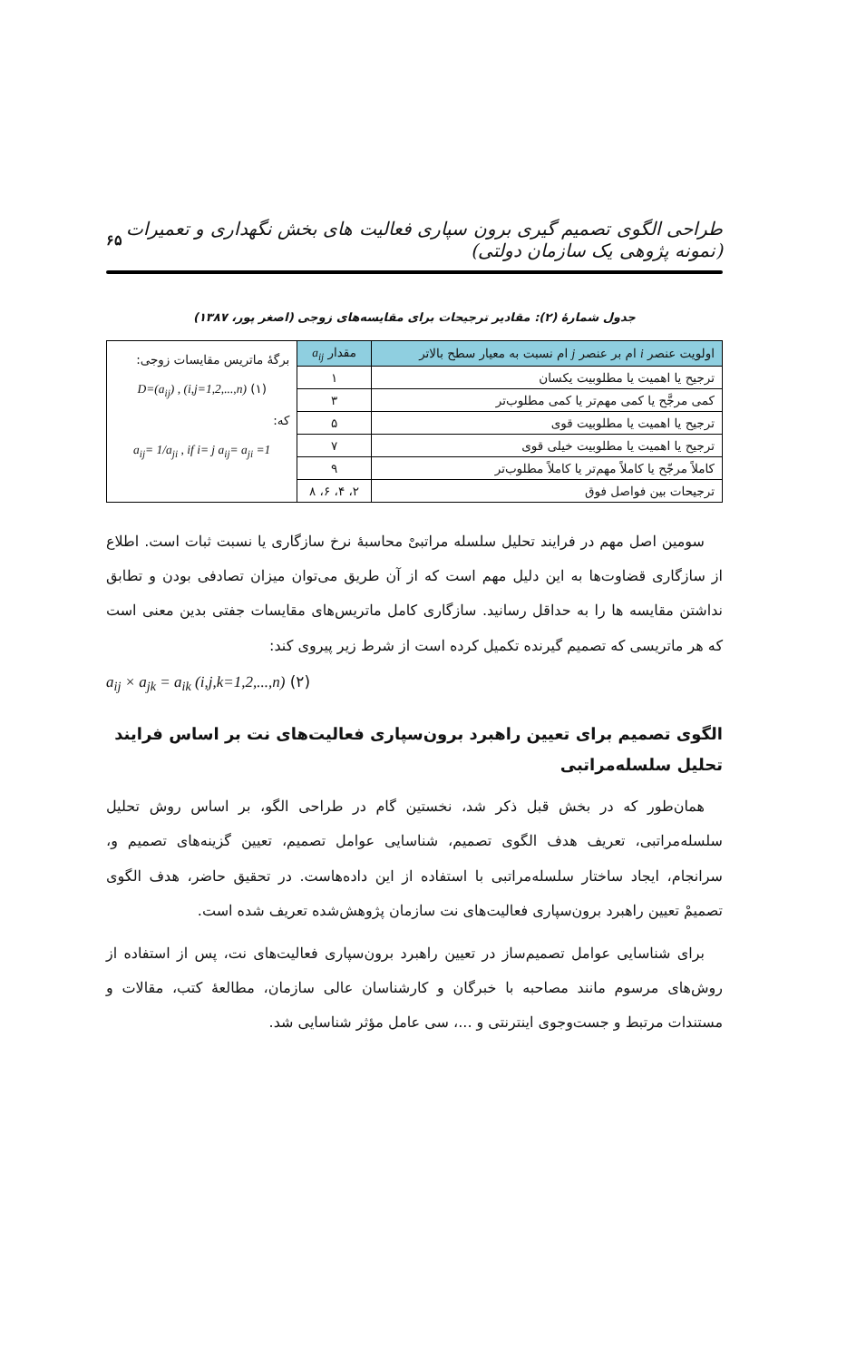طراحی الگوی تصمیم گیری برون سپاری فعالیت های بخش نگهداری و تعمیرات (نمونه پژوهی یک سازمان دولتی) ۶۵
جدول شمارهٔ (۲): مقادیر ترجیحات برای مقایسه‌های زوجی (اصغر پور، ۱۳۸۷)
| اولویت عنصر i ام بر عنصر j ام نسبت به معیار سطح بالاتر | مقدار a<sub>ij</sub> | برگهٔ ماتریس مقایسات زوجی: D=(a<sub>ij</sub>) , (i,j=1,2,...,n) (۱) که: a<sub>ij</sub>= 1/a<sub>ji</sub> , if i= j a<sub>ij</sub>= a<sub>ji</sub> =1 |
| ترجیح یا اهمیت یا مطلوبیت یکسان | ۱ | |
| کمی مرجَّح یا کمی مهم‌تر یا کمی مطلوب‌تر | ۳ | |
| ترجیح یا اهمیت یا مطلوبیت قوی | ۵ | |
| ترجیح یا اهمیت یا مطلوبیت خیلی قوی | ۷ | |
| کاملاً مرجّح یا کاملاً مهم‌تر یا کاملاً مطلوب‌تر | ۹ | |
| ترجیحات بین فواصل فوق | ۲، ۴، ۶، ۸ | |
سومین اصل مهم در فرایند تحلیل سلسله مراتبیْ محاسبهٔ نرخ سازگاری یا نسبت ثبات است. اطلاع از سازگاری قضاوت‌ها به این دلیل مهم است که از آن طریق می‌توان میزان تصادفی بودن و تطابق نداشتن مقایسه ها را به حداقل رسانید. سازگاری کامل ماتریس‌های مقایسات جفتی بدین معنی است که هر ماتریسی که تصمیم گیرنده تکمیل کرده است از شرط زیر پیروی کند:
a<sub>ij</sub> × a<sub>jk</sub> = a<sub>ik</sub> (i,j,k=1,2,...,n) (۲)
الگوی تصمیم برای تعیین راهبرد برون‌سپاری فعالیت‌های نت بر اساس فرایند تحلیل سلسله‌مراتبی
همان‌طور که در بخش قبل ذکر شد، نخستین گام در طراحی الگو، بر اساس روش تحلیل سلسله‌مراتبی، تعریف هدف الگوی تصمیم، شناسایی عوامل تصمیم، تعیین گزینه‌های تصمیم و، سرانجام، ایجاد ساختار سلسله‌مراتبی با استفاده از این داده‌هاست. در تحقیق حاضر، هدف الگوی تصمیمْ تعیین راهبرد برون‌سپاری فعالیت‌های نت سازمان پژوهش‌شده تعریف شده است.
برای شناسایی عوامل تصمیم‌ساز در تعیین راهبرد برون‌سپاری فعالیت‌های نت، پس از استفاده از روش‌های مرسوم مانند مصاحبه با خبرگان و کارشناسان عالی سازمان، مطالعهٔ کتب، مقالات و مستندات مرتبط و جست‌وجوی اینترنتی و ...، سی عامل مؤثر شناسایی شد.